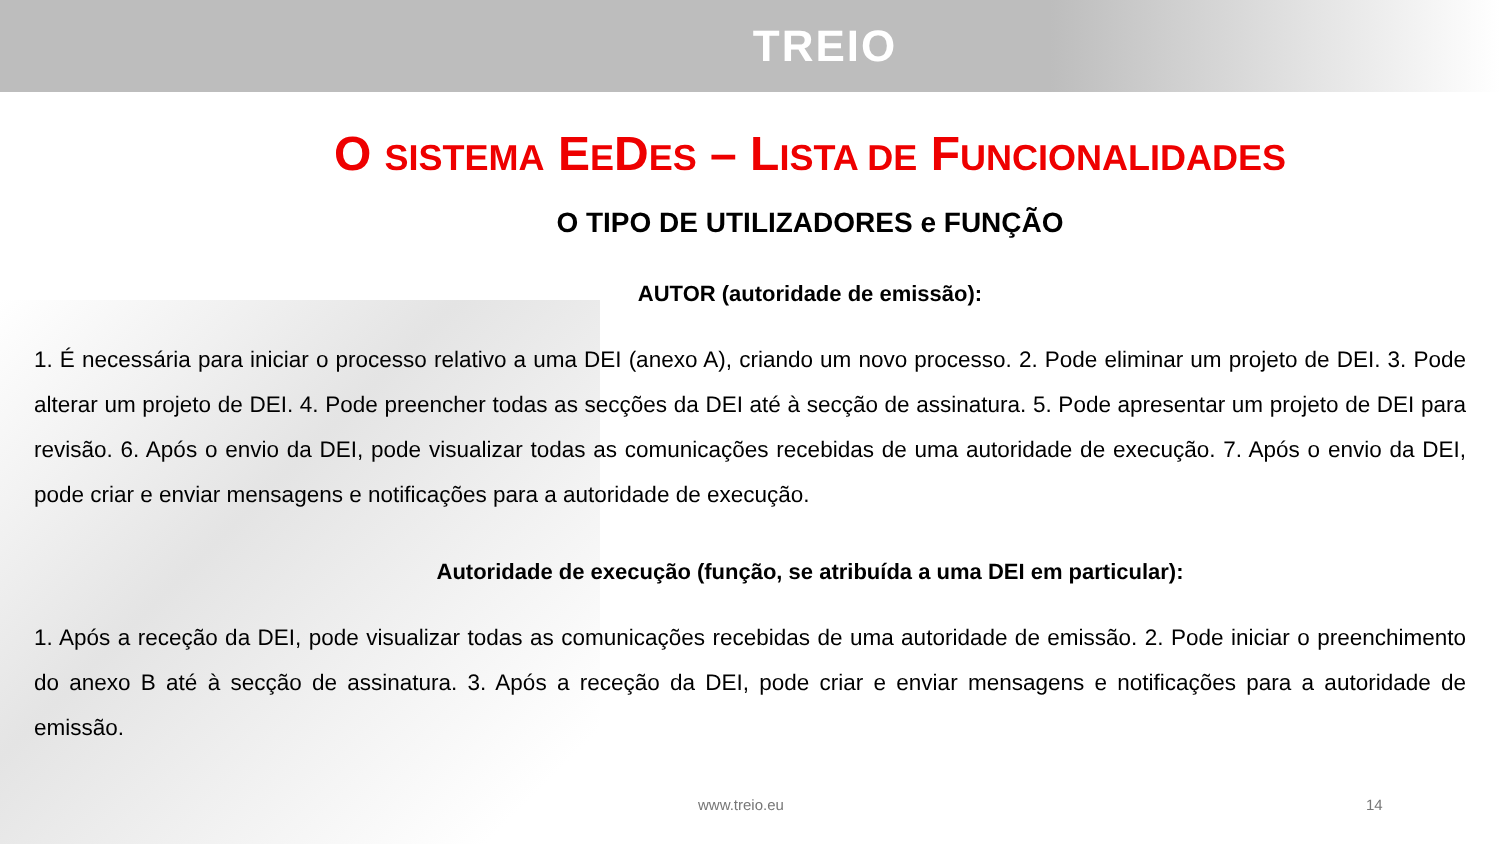TREIO
O SISTEMA EEDES – LISTA DE FUNCIONALIDADES
O TIPO DE UTILIZADORES e FUNÇÃO
AUTOR (autoridade de emissão):
1. É necessária para iniciar o processo relativo a uma DEI (anexo A), criando um novo processo. 2. Pode eliminar um projeto de DEI. 3. Pode alterar um projeto de DEI. 4. Pode preencher todas as secções da DEI até à secção de assinatura. 5. Pode apresentar um projeto de DEI para revisão. 6. Após o envio da DEI, pode visualizar todas as comunicações recebidas de uma autoridade de execução. 7. Após o envio da DEI, pode criar e enviar mensagens e notificações para a autoridade de execução.
Autoridade de execução (função, se atribuída a uma DEI em particular):
1. Após a receção da DEI, pode visualizar todas as comunicações recebidas de uma autoridade de emissão. 2. Pode iniciar o preenchimento do anexo B até à secção de assinatura. 3. Após a receção da DEI, pode criar e enviar mensagens e notificações para a autoridade de emissão.
www.treio.eu 14